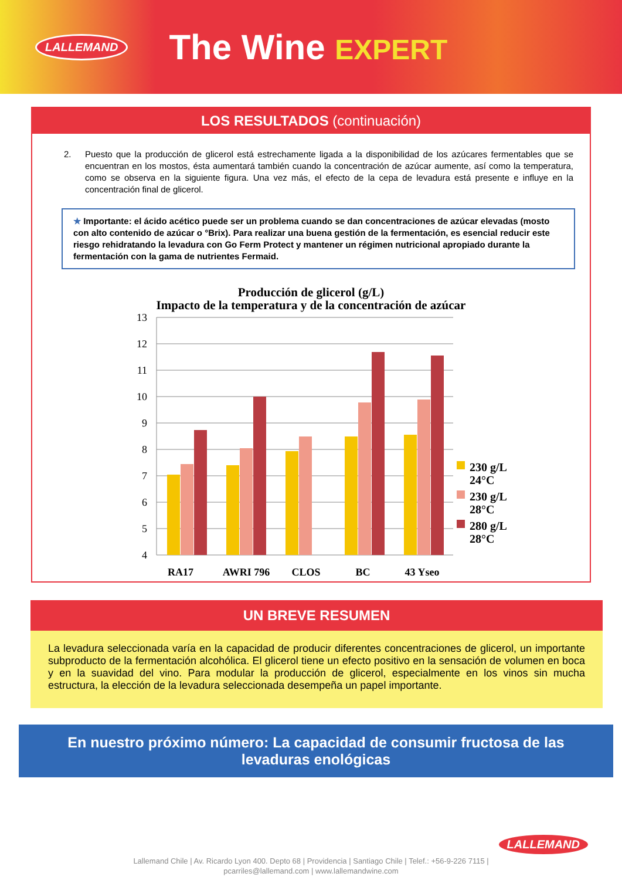LALLEMAND
The Wine EXPERT
LOS RESULTADOS (continuación)
2. Puesto que la producción de glicerol está estrechamente ligada a la disponibilidad de los azúcares fermentables que se encuentran en los mostos, ésta aumentará también cuando la concentración de azúcar aumente, así como la temperatura, como se observa en la siguiente figura. Una vez más, el efecto de la cepa de levadura está presente e influye en la concentración final de glicerol.
★ Importante: el ácido acético puede ser un problema cuando se dan concentraciones de azúcar elevadas (mosto con alto contenido de azúcar o °Brix). Para realizar una buena gestión de la fermentación, es esencial reducir este riesgo rehidratando la levadura con Go Ferm Protect y mantener un régimen nutricional apropiado durante la fermentación con la gama de nutrientes Fermaid.
Producción de glicerol (g/L)
Impacto de la temperatura y de la concentración de azúcar
13
12
11
10
9
8
7
6
5
4
RA17
AWRI 796
CLOS
BC
43 Yseo
230 g/L
24°C
230 g/L
28°C
280 g/L
28°C
UN BREVE RESUMEN
La levadura seleccionada varía en la capacidad de producir diferentes concentraciones de glicerol, un importante subproducto de la fermentación alcohólica. El glicerol tiene un efecto positivo en la sensación de volumen en boca y en la suavidad del vino. Para modular la producción de glicerol, especialmente en los vinos sin mucha estructura, la elección de la levadura seleccionada desempeña un papel importante.
En nuestro próximo número: La capacidad de consumir fructosa de las levaduras enológicas
LALLEMAND
Lallemand Chile | Av. Ricardo Lyon 400. Depto 68 | Providencia | Santiago Chile | Telef.: +56-9-226 7115 |
pcarriles@lallemand.com | www.lallemandwine.com